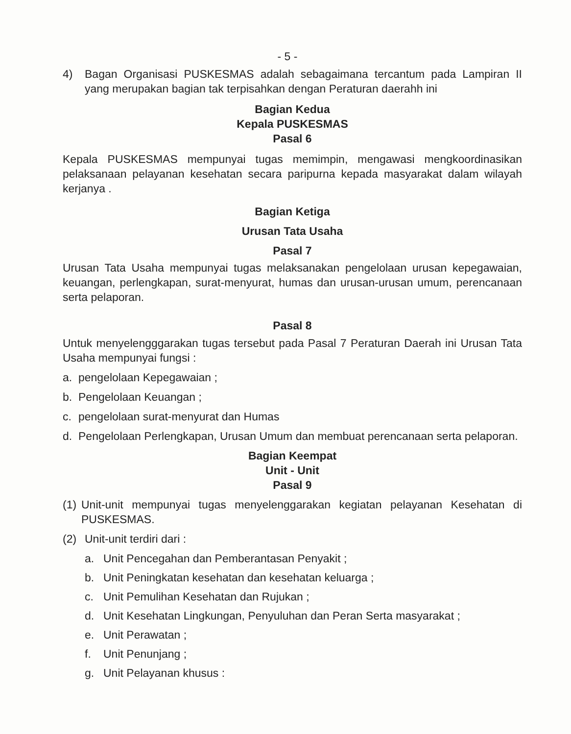- 5 -
4) Bagan Organisasi PUSKESMAS adalah sebagaimana tercantum pada Lampiran II yang merupakan bagian tak terpisahkan dengan Peraturan daerahh ini
Bagian Kedua
Kepala PUSKESMAS
Pasal 6
Kepala PUSKESMAS mempunyai tugas memimpin, mengawasi mengkoordinasikan pelaksanaan pelayanan kesehatan secara paripurna kepada masyarakat dalam wilayah kerjanya .
Bagian Ketiga
Urusan Tata Usaha
Pasal 7
Urusan Tata Usaha mempunyai tugas melaksanakan pengelolaan urusan kepegawaian, keuangan, perlengkapan, surat-menyurat, humas dan urusan-urusan umum, perencanaan serta pelaporan.
Pasal 8
Untuk menyelengggarakan tugas tersebut pada Pasal 7 Peraturan Daerah ini Urusan Tata Usaha mempunyai fungsi :
a. pengelolaan Kepegawaian ;
b. Pengelolaan Keuangan ;
c. pengelolaan surat-menyurat dan Humas
d. Pengelolaan Perlengkapan, Urusan Umum dan membuat perencanaan serta pelaporan.
Bagian Keempat
Unit - Unit
Pasal 9
(1)
Unit-unit mempunyai tugas menyelenggarakan kegiatan pelayanan Kesehatan di PUSKESMAS.
(2) Unit-unit terdiri dari :
a. Unit Pencegahan dan Pemberantasan Penyakit ;
b. Unit Peningkatan kesehatan dan kesehatan keluarga ;
c. Unit Pemulihan Kesehatan dan Rujukan ;
d. Unit Kesehatan Lingkungan, Penyuluhan dan Peran Serta masyarakat ;
e. Unit Perawatan ;
f. Unit Penunjang ;
g. Unit Pelayanan khusus :